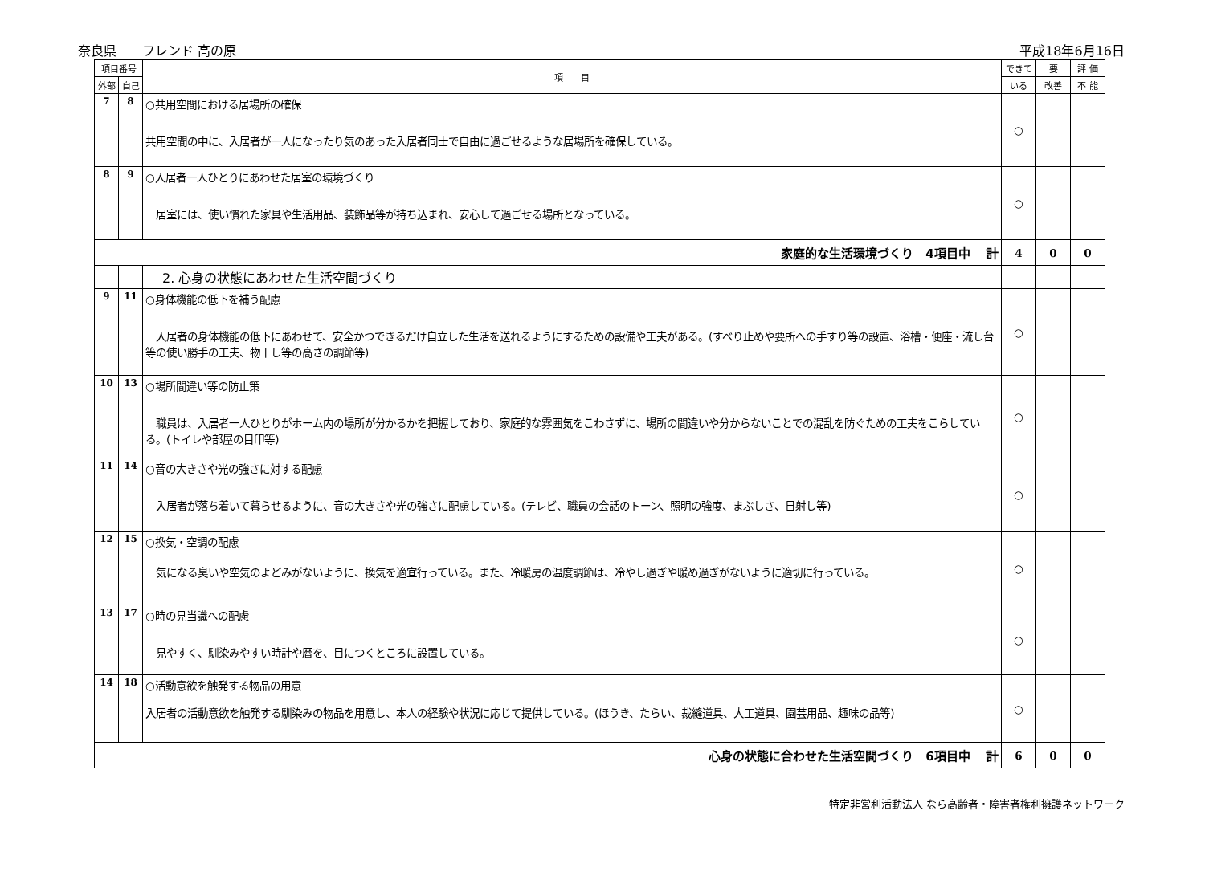奈良県　　フレンド 高の原 平成18年6月16日
| 項目番号 | | 項 目 | できて | 要 | 評 価 |
| --- | --- | --- | --- | --- | --- |
| 外部 | 自己 | | いる | 改善 | 不 能 |
| 7 | 8 | ○共用空間における居場所の確保 共用空間の中に、入居者が一人になったり気のあった入居者同士で自由に過ごせるような居場所を確保している。 | ○ | | |
| 8 | 9 | ○入居者一人ひとりにあわせた居室の環境づくり 居室には、使い慣れた家具や生活用品、装飾品等が持ち込まれ、安心して過ごせる場所となっている。 | ○ | | |
| 家庭的な生活環境づくり 4項目中 計 | | | 4 | 0 | 0 |
| | | 2. 心身の状態にあわせた生活空間づくり | | | |
| 9 | 11 | ○身体機能の低下を補う配慮 入居者の身体機能の低下にあわせて、安全かつできるだけ自立した生活を送れるようにするための設備や工夫がある。(すべり止めや要所への手すり等の設置、浴槽・便座・流し台等の使い勝手の工夫、物干し等の高さの調節等) | ○ | | |
| 10 | 13 | ○場所間違い等の防止策 職員は、入居者一人ひとりがホーム内の場所が分かるかを把握しており、家庭的な雰囲気をこわさずに、場所の間違いや分からないことでの混乱を防ぐための工夫をこらしている。(トイレや部屋の目印等) | ○ | | |
| 11 | 14 | ○音の大きさや光の強さに対する配慮 入居者が落ち着いて暮らせるように、音の大きさや光の強さに配慮している。(テレビ、職員の会話のトーン、照明の強度、まぶしさ、日射し等) | ○ | | |
| 12 | 15 | ○換気・空調の配慮 気になる臭いや空気のよどみがないように、換気を適宜行っている。また、冷暖房の温度調節は、冷やし過ぎや暖め過ぎがないように適切に行っている。 | ○ | | |
| 13 | 17 | ○時の見当識への配慮 見やすく、馴染みやすい時計や暦を、目につくところに設置している。 | ○ | | |
| 14 | 18 | ○活動意欲を触発する物品の用意 入居者の活動意欲を触発する馴染みの物品を用意し、本人の経験や状況に応じて提供している。(ほうき、たらい、裁縫道具、大工道具、園芸用品、趣味の品等) | ○ | | |
| 心身の状態に合わせた生活空間づくり 6項目中 計 | | | 6 | 0 | 0 |
特定非営利活動法人 なら高齢者・障害者権利擁護ネットワーク